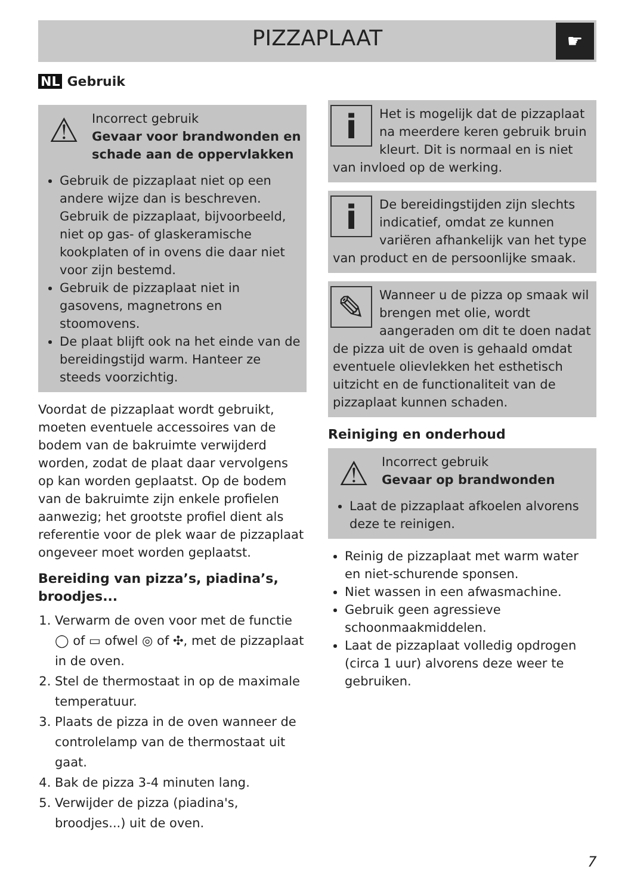PIZZAPLAAT
☛
NL Gebruik
⚠
Incorrect gebruik
Gevaar voor brandwonden en schade aan de oppervlakken
Gebruik de pizzaplaat niet op een andere wijze dan is beschreven. Gebruik de pizzaplaat, bijvoorbeeld, niet op gas- of glaskeramische kookplaten of in ovens die daar niet voor zijn bestemd.
Gebruik de pizzaplaat niet in gasovens, magnetrons en stoomovens.
De plaat blijft ook na het einde van de bereidingstijd warm. Hanteer ze steeds voorzichtig.
Voordat de pizzaplaat wordt gebruikt, moeten eventuele accessoires van de bodem van de bakruimte verwijderd worden, zodat de plaat daar vervolgens op kan worden geplaatst. Op de bodem van de bakruimte zijn enkele profielen aanwezig; het grootste profiel dient als referentie voor de plek waar de pizzaplaat ongeveer moet worden geplaatst.
Bereiding van pizza’s, piadina’s, broodjes...
1. Verwarm de oven voor met de functie ◯ of ▭ ofwel ◎ of ✣, met de pizzaplaat in de oven.
2. Stel de thermostaat in op de maximale temperatuur.
3. Plaats de pizza in de oven wanneer de controlelamp van de thermostaat uit gaat.
4. Bak de pizza 3-4 minuten lang.
5. Verwijder de pizza (piadina's, broodjes...) uit de oven.
i
Het is mogelijk dat de pizzaplaat na meerdere keren gebruik bruin kleurt. Dit is normaal en is niet van invloed op de werking.
i
De bereidingstijden zijn slechts indicatief, omdat ze kunnen variëren afhankelijk van het type van product en de persoonlijke smaak.
✎
Wanneer u de pizza op smaak wil brengen met olie, wordt aangeraden om dit te doen nadat de pizza uit de oven is gehaald omdat eventuele olievlekken het esthetisch uitzicht en de functionaliteit van de pizzaplaat kunnen schaden.
Reiniging en onderhoud
⚠
Incorrect gebruik
Gevaar op brandwonden
Laat de pizzaplaat afkoelen alvorens deze te reinigen.
Reinig de pizzaplaat met warm water en niet-schurende sponsen.
Niet wassen in een afwasmachine.
Gebruik geen agressieve schoonmaakmiddelen.
Laat de pizzaplaat volledig opdrogen (circa 1 uur) alvorens deze weer te gebruiken.
7